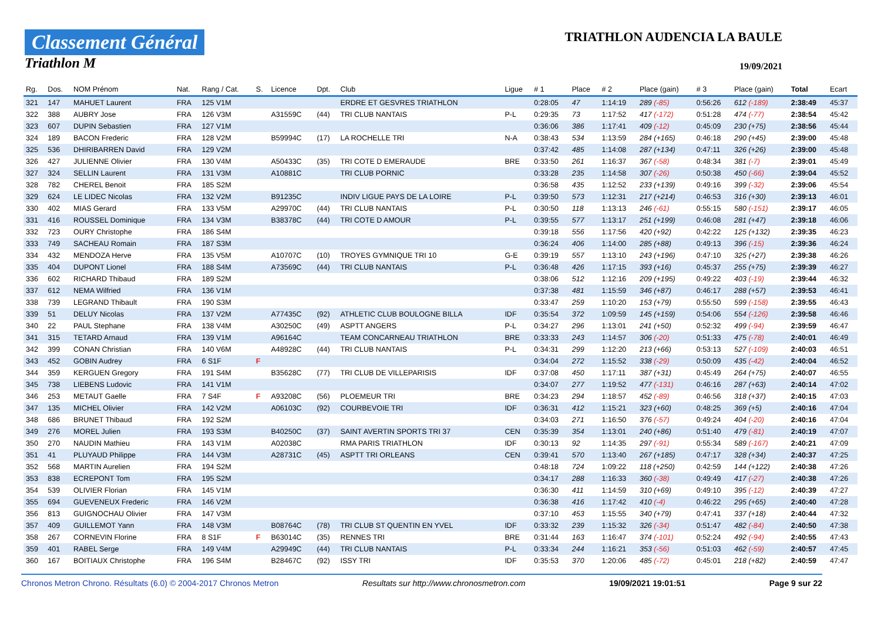Classement Général
Triathlon M
TRIATHLON AUDENCIA LA BAULE
19/09/2021
| Rg. | Dos. | NOM Prénom | Nat. | Rang / Cat. | S. | Licence | Dpt. | Club | Ligue | # 1 | Place | # 2 | Place (gain) | # 3 | Place (gain) | Total | Ecart |
| --- | --- | --- | --- | --- | --- | --- | --- | --- | --- | --- | --- | --- | --- | --- | --- | --- | --- |
| 321 | 147 | MAHUET Laurent | FRA | 125 V1M | | | | ERDRE ET GESVRES TRIATHLON | | 0:28:05 | 47 | 1:14:19 | 289 (-85) | 0:56:26 | 612 (-189) | 2:38:49 | 45:37 |
| 322 | 388 | AUBRY Jose | FRA | 126 V3M | | A31559C | (44) | TRI CLUB NANTAIS | P-L | 0:29:35 | 73 | 1:17:52 | 417 (-172) | 0:51:28 | 474 (-77) | 2:38:54 | 45:42 |
| 323 | 607 | DUPIN Sebastien | FRA | 127 V1M | | | | | | 0:36:06 | 386 | 1:17:41 | 409 (-12) | 0:45:09 | 230 (+75) | 2:38:56 | 45:44 |
| 324 | 189 | BACON Frederic | FRA | 128 V2M | | B59994C | (17) | LA ROCHELLE TRI | N-A | 0:38:43 | 534 | 1:13:59 | 284 (+165) | 0:46:18 | 290 (+45) | 2:39:00 | 45:48 |
| 325 | 536 | DHIRIBARREN David | FRA | 129 V2M | | | | | | 0:37:42 | 485 | 1:14:08 | 287 (+134) | 0:47:11 | 326 (+26) | 2:39:00 | 45:48 |
| 326 | 427 | JULIENNE Olivier | FRA | 130 V4M | | A50433C | (35) | TRI COTE D EMERAUDE | BRE | 0:33:50 | 261 | 1:16:37 | 367 (-58) | 0:48:34 | 381 (-7) | 2:39:01 | 45:49 |
| 327 | 324 | SELLIN Laurent | FRA | 131 V3M | | A10881C | | TRI CLUB PORNIC | | 0:33:28 | 235 | 1:14:58 | 307 (-26) | 0:50:38 | 450 (-66) | 2:39:04 | 45:52 |
| 328 | 782 | CHEREL Benoit | FRA | 185 S2M | | | | | | 0:36:58 | 435 | 1:12:52 | 233 (+139) | 0:49:16 | 399 (-32) | 2:39:06 | 45:54 |
| 329 | 624 | LE LIDEC Nicolas | FRA | 132 V2M | | B91235C | | INDIV LIGUE PAYS DE LA LOIRE | P-L | 0:39:50 | 573 | 1:12:31 | 217 (+214) | 0:46:53 | 316 (+30) | 2:39:13 | 46:01 |
| 330 | 402 | MIAS Gerard | FRA | 133 V5M | | A29970C | (44) | TRI CLUB NANTAIS | P-L | 0:30:50 | 118 | 1:13:13 | 246 (-61) | 0:55:15 | 580 (-151) | 2:39:17 | 46:05 |
| 331 | 416 | ROUSSEL Dominique | FRA | 134 V3M | | B38378C | (44) | TRI COTE D AMOUR | P-L | 0:39:55 | 577 | 1:13:17 | 251 (+199) | 0:46:08 | 281 (+47) | 2:39:18 | 46:06 |
| 332 | 723 | OURY Christophe | FRA | 186 S4M | | | | | | 0:39:18 | 556 | 1:17:56 | 420 (+92) | 0:42:22 | 125 (+132) | 2:39:35 | 46:23 |
| 333 | 749 | SACHEAU Romain | FRA | 187 S3M | | | | | | 0:36:24 | 406 | 1:14:00 | 285 (+88) | 0:49:13 | 396 (-15) | 2:39:36 | 46:24 |
| 334 | 432 | MENDOZA Herve | FRA | 135 V5M | | A10707C | (10) | TROYES GYMNIQUE TRI 10 | G-E | 0:39:19 | 557 | 1:13:10 | 243 (+196) | 0:47:10 | 325 (+27) | 2:39:38 | 46:26 |
| 335 | 404 | DUPONT Lionel | FRA | 188 S4M | | A73569C | (44) | TRI CLUB NANTAIS | P-L | 0:36:48 | 426 | 1:17:15 | 393 (+16) | 0:45:37 | 255 (+75) | 2:39:39 | 46:27 |
| 336 | 602 | RICHARD Thibaud | FRA | 189 S2M | | | | | | 0:38:06 | 512 | 1:12:16 | 209 (+195) | 0:49:22 | 403 (-19) | 2:39:44 | 46:32 |
| 337 | 612 | NEMA Wilfried | FRA | 136 V1M | | | | | | 0:37:38 | 481 | 1:15:59 | 346 (+87) | 0:46:17 | 288 (+57) | 2:39:53 | 46:41 |
| 338 | 739 | LEGRAND Thibault | FRA | 190 S3M | | | | | | 0:33:47 | 259 | 1:10:20 | 153 (+79) | 0:55:50 | 599 (-158) | 2:39:55 | 46:43 |
| 339 | 51 | DELUY Nicolas | FRA | 137 V2M | | A77435C | (92) | ATHLETIC CLUB BOULOGNE BILLA | IDF | 0:35:54 | 372 | 1:09:59 | 145 (+159) | 0:54:06 | 554 (-126) | 2:39:58 | 46:46 |
| 340 | 22 | PAUL Stephane | FRA | 138 V4M | | A30250C | (49) | ASPTT ANGERS | P-L | 0:34:27 | 296 | 1:13:01 | 241 (+50) | 0:52:32 | 499 (-94) | 2:39:59 | 46:47 |
| 341 | 315 | TETARD Arnaud | FRA | 139 V1M | | A96164C | | TEAM CONCARNEAU TRIATHLON | BRE | 0:33:33 | 243 | 1:14:57 | 306 (-20) | 0:51:33 | 475 (-78) | 2:40:01 | 46:49 |
| 342 | 399 | CONAN Christian | FRA | 140 V6M | | A48928C | (44) | TRI CLUB NANTAIS | P-L | 0:34:31 | 299 | 1:12:20 | 213 (+66) | 0:53:13 | 527 (-109) | 2:40:03 | 46:51 |
| 343 | 452 | GOBIN Audrey | FRA | 6 S1F | F | | | | | 0:34:04 | 272 | 1:15:52 | 338 (-29) | 0:50:09 | 435 (-42) | 2:40:04 | 46:52 |
| 344 | 359 | KERGUEN Gregory | FRA | 191 S4M | | B35628C | (77) | TRI CLUB DE VILLEPARISIS | IDF | 0:37:08 | 450 | 1:17:11 | 387 (+31) | 0:45:49 | 264 (+75) | 2:40:07 | 46:55 |
| 345 | 738 | LIEBENS Ludovic | FRA | 141 V1M | | | | | | 0:34:07 | 277 | 1:19:52 | 477 (-131) | 0:46:16 | 287 (+63) | 2:40:14 | 47:02 |
| 346 | 253 | METAUT Gaelle | FRA | 7 S4F | F | A93208C | (56) | PLOEMEUR TRI | BRE | 0:34:23 | 294 | 1:18:57 | 452 (-89) | 0:46:56 | 318 (+37) | 2:40:15 | 47:03 |
| 347 | 135 | MICHEL Olivier | FRA | 142 V2M | | A06103C | (92) | COURBEVOIE TRI | IDF | 0:36:31 | 412 | 1:15:21 | 323 (+60) | 0:48:25 | 369 (+5) | 2:40:16 | 47:04 |
| 348 | 686 | BRUNET Thibaud | FRA | 192 S2M | | | | | | 0:34:03 | 271 | 1:16:50 | 376 (-57) | 0:49:24 | 404 (-20) | 2:40:16 | 47:04 |
| 349 | 276 | MOREL Julien | FRA | 193 S3M | | B40250C | (37) | SAINT AVERTIN SPORTS TRI 37 | CEN | 0:35:39 | 354 | 1:13:01 | 240 (+86) | 0:51:40 | 479 (-81) | 2:40:19 | 47:07 |
| 350 | 270 | NAUDIN Mathieu | FRA | 143 V1M | | A02038C | | RMA PARIS TRIATHLON | IDF | 0:30:13 | 92 | 1:14:35 | 297 (-91) | 0:55:34 | 589 (-167) | 2:40:21 | 47:09 |
| 351 | 41 | PLUYAUD Philippe | FRA | 144 V3M | | A28731C | (45) | ASPTT TRI ORLEANS | CEN | 0:39:41 | 570 | 1:13:40 | 267 (+185) | 0:47:17 | 328 (+34) | 2:40:37 | 47:25 |
| 352 | 568 | MARTIN Aurelien | FRA | 194 S2M | | | | | | 0:48:18 | 724 | 1:09:22 | 118 (+250) | 0:42:59 | 144 (+122) | 2:40:38 | 47:26 |
| 353 | 838 | ECREPONT Tom | FRA | 195 S2M | | | | | | 0:34:17 | 288 | 1:16:33 | 360 (-38) | 0:49:49 | 417 (-27) | 2:40:38 | 47:26 |
| 354 | 539 | OLIVIER Florian | FRA | 145 V1M | | | | | | 0:36:30 | 411 | 1:14:59 | 310 (+69) | 0:49:10 | 395 (-12) | 2:40:39 | 47:27 |
| 355 | 694 | GUEVENEUX Frederic | FRA | 146 V2M | | | | | | 0:36:38 | 416 | 1:17:42 | 410 (-4) | 0:46:22 | 295 (+65) | 2:40:40 | 47:28 |
| 356 | 813 | GUIGNOCHAU Olivier | FRA | 147 V3M | | | | | | 0:37:10 | 453 | 1:15:55 | 340 (+79) | 0:47:41 | 337 (+18) | 2:40:44 | 47:32 |
| 357 | 409 | GUILLEMOT Yann | FRA | 148 V3M | | B08764C | (78) | TRI CLUB ST QUENTIN EN YVEL | IDF | 0:33:32 | 239 | 1:15:32 | 326 (-34) | 0:51:47 | 482 (-84) | 2:40:50 | 47:38 |
| 358 | 267 | CORNEVIN Florine | FRA | 8 S1F | F | B63014C | (35) | RENNES TRI | BRE | 0:31:44 | 163 | 1:16:47 | 374 (-101) | 0:52:24 | 492 (-94) | 2:40:55 | 47:43 |
| 359 | 401 | RABEL Serge | FRA | 149 V4M | | A29949C | (44) | TRI CLUB NANTAIS | P-L | 0:33:34 | 244 | 1:16:21 | 353 (-56) | 0:51:03 | 462 (-59) | 2:40:57 | 47:45 |
| 360 | 167 | BOITIAUX Christophe | FRA | 196 S4M | | B28467C | (92) | ISSY TRI | IDF | 0:35:53 | 370 | 1:20:06 | 485 (-72) | 0:45:01 | 218 (+82) | 2:40:59 | 47:47 |
Chronos Metron Chrono. Résultats (6.0) © 2004-2017 Chronos Metron Resultats sur http://www.chronosmetron.com 19/09/2021 19:01:51 Page 9 sur 22